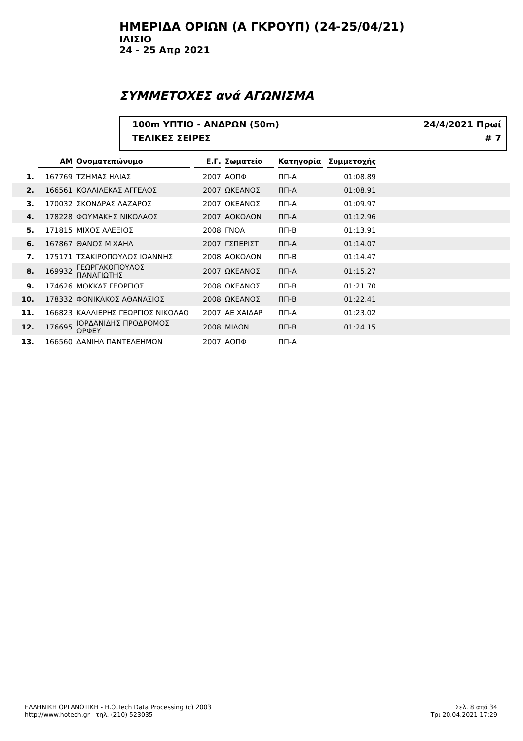ΗΜΕΡΙΔΑ ΟΡΙΩΝ (Α ΓΚΡΟΥΠ) (24-25/04/21)
ΙΛΙΣΙΟ
24 - 25 Απρ 2021
ΣΥΜΜΕΤΟΧΕΣ ανά ΑΓΩΝΙΣΜΑ
100m ΥΠΤΙΟ - ΑΝΔΡΩΝ (50m) 24/4/2021 Πρωί
ΤΕΛΙΚΕΣ ΣΕΙΡΕΣ # 7
| | ΑΜ | Ονοματεπώνυμο | Ε.Γ. | Σωματείο | Κατηγορία | Συμμετοχής | |
| --- | --- | --- | --- | --- | --- | --- | --- |
| 1. | 167769 | ΤΖΗΜΑΣ ΗΛΙΑΣ | 2007 | ΑΟΠΦ | ΠΠ-Α | 01:08.89 | |
| 2. | 166561 | ΚΟΛΛΙΛΕΚΑΣ ΑΓΓΕΛΟΣ | 2007 | ΩΚΕΑΝΟΣ | ΠΠ-Α | 01:08.91 | |
| 3. | 170032 | ΣΚΟΝΔΡΑΣ ΛΑΖΑΡΟΣ | 2007 | ΩΚΕΑΝΟΣ | ΠΠ-Α | 01:09.97 | |
| 4. | 178228 | ΦΟΥΜΑΚΗΣ ΝΙΚΟΛΑΟΣ | 2007 | ΑΟΚΟΛΩΝ | ΠΠ-Α | 01:12.96 | |
| 5. | 171815 | ΜΙΧΟΣ ΑΛΕΞΙΟΣ | 2008 | ΓΝΟΑ | ΠΠ-Β | 01:13.91 | |
| 6. | 167867 | ΘΑΝΟΣ ΜΙΧΑΗΛ | 2007 | ΓΣΠΕΡΙΣΤ | ΠΠ-Α | 01:14.07 | |
| 7. | 175171 | ΤΣΑΚΙΡΟΠΟΥΛΟΣ ΙΩΑΝΝΗΣ | 2008 | ΑΟΚΟΛΩΝ | ΠΠ-Β | 01:14.47 | |
| 8. | 169932 | ΓΕΩΡΓΑΚΟΠΟΥΛΟΣ ΠΑΝΑΓΙΩΤΗΣ | 2007 | ΩΚΕΑΝΟΣ | ΠΠ-Α | 01:15.27 | |
| 9. | 174626 | ΜΟΚΚΑΣ ΓΕΩΡΓΙΟΣ | 2008 | ΩΚΕΑΝΟΣ | ΠΠ-Β | 01:21.70 | |
| 10. | 178332 | ΦΟΝΙΚΑΚΟΣ ΑΘΑΝΑΣΙΟΣ | 2008 | ΩΚΕΑΝΟΣ | ΠΠ-Β | 01:22.41 | |
| 11. | 166823 | ΚΑΛΛΙΕΡΗΣ ΓΕΩΡΓΙΟΣ ΝΙΚΟΛΑΟ | 2007 | ΑΕ ΧΑΙΔΑΡ | ΠΠ-Α | 01:23.02 | |
| 12. | 176695 | ΙΟΡΔΑΝΙΔΗΣ ΠΡΟΔΡΟΜΟΣ ΟΡΦΕΥ | 2008 | ΜΙΛΩΝ | ΠΠ-Β | 01:24.15 | |
| 13. | 166560 | ΔΑΝΙΗΛ ΠΑΝΤΕΛΕΗΜΩΝ | 2007 | ΑΟΠΦ | ΠΠ-Α | | |
ΕΛΛΗΝΙΚΗ ΟΡΓΑΝΩΤΙΚΗ - Η.Ο.Tech Data Processing (c) 2003
http://www.hotech.gr τηλ. (210) 523035
Σελ. 8 από 34
Τρι 20.04.2021 17:29